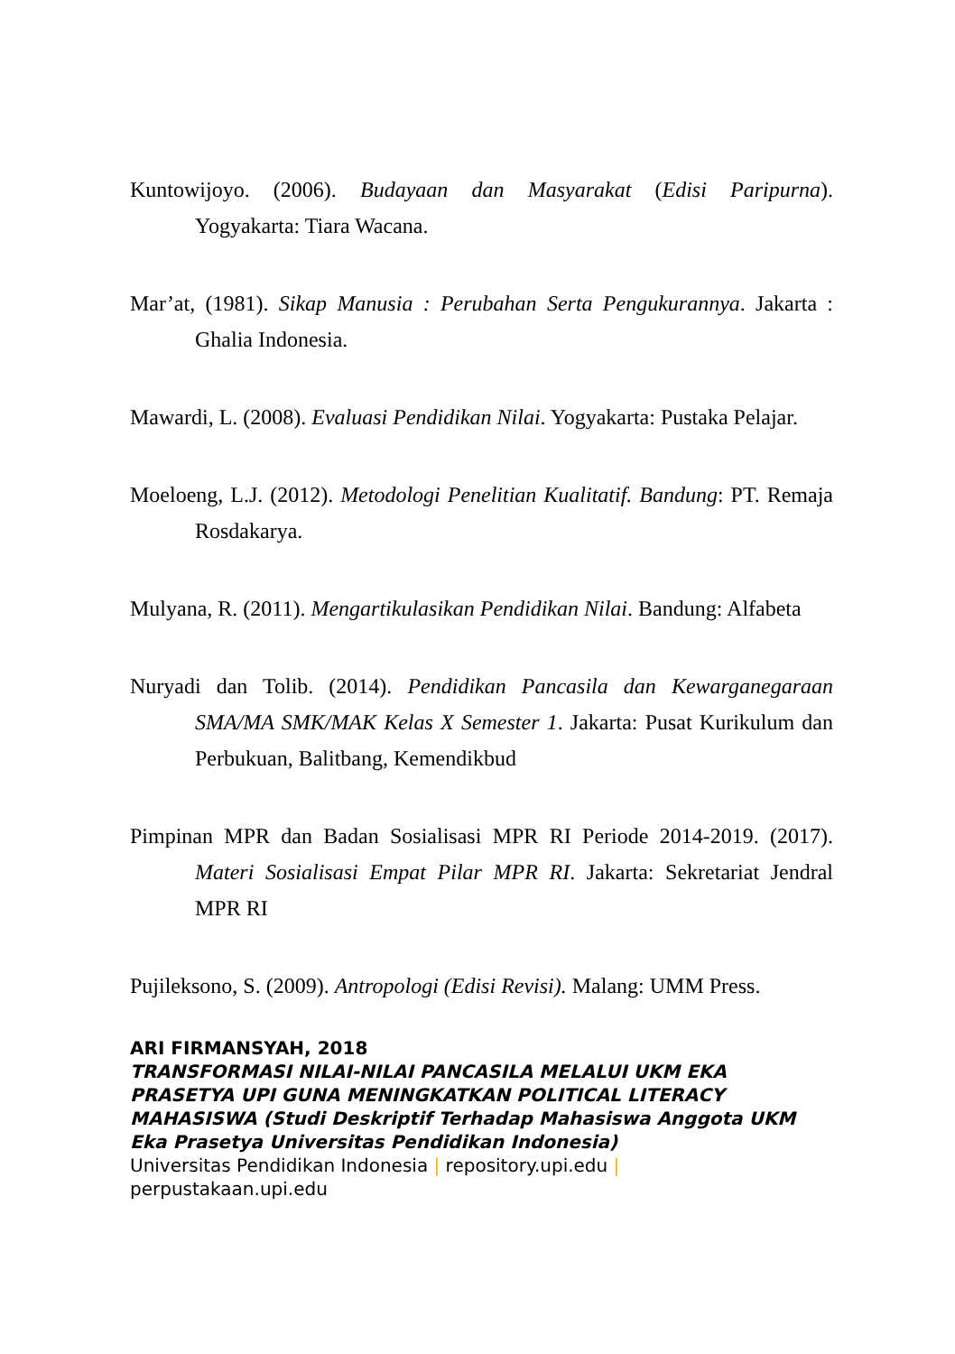Kuntowijoyo. (2006). Budayaan dan Masyarakat (Edisi Paripurna). Yogyakarta: Tiara Wacana.
Mar’at, (1981). Sikap Manusia : Perubahan Serta Pengukurannya. Jakarta : Ghalia Indonesia.
Mawardi, L. (2008). Evaluasi Pendidikan Nilai. Yogyakarta: Pustaka Pelajar.
Moeloeng, L.J. (2012). Metodologi Penelitian Kualitatif. Bandung: PT. Remaja Rosdakarya.
Mulyana, R. (2011). Mengartikulasikan Pendidikan Nilai. Bandung: Alfabeta
Nuryadi dan Tolib. (2014). Pendidikan Pancasila dan Kewarganegaraan SMA/MA SMK/MAK Kelas X Semester 1. Jakarta: Pusat Kurikulum dan Perbukuan, Balitbang, Kemendikbud
Pimpinan MPR dan Badan Sosialisasi MPR RI Periode 2014-2019. (2017). Materi Sosialisasi Empat Pilar MPR RI. Jakarta: Sekretariat Jendral MPR RI
Pujileksono, S. (2009). Antropologi (Edisi Revisi). Malang: UMM Press.
ARI FIRMANSYAH, 2018
TRANSFORMASI NILAI-NILAI PANCASILA MELALUI UKM EKA PRASETYA UPI GUNA MENINGKATKAN POLITICAL LITERACY MAHASISWA (Studi Deskriptif Terhadap Mahasiswa Anggota UKM Eka Prasetya Universitas Pendidikan Indonesia)
Universitas Pendidikan Indonesia | repository.upi.edu |
perpustakaan.upi.edu